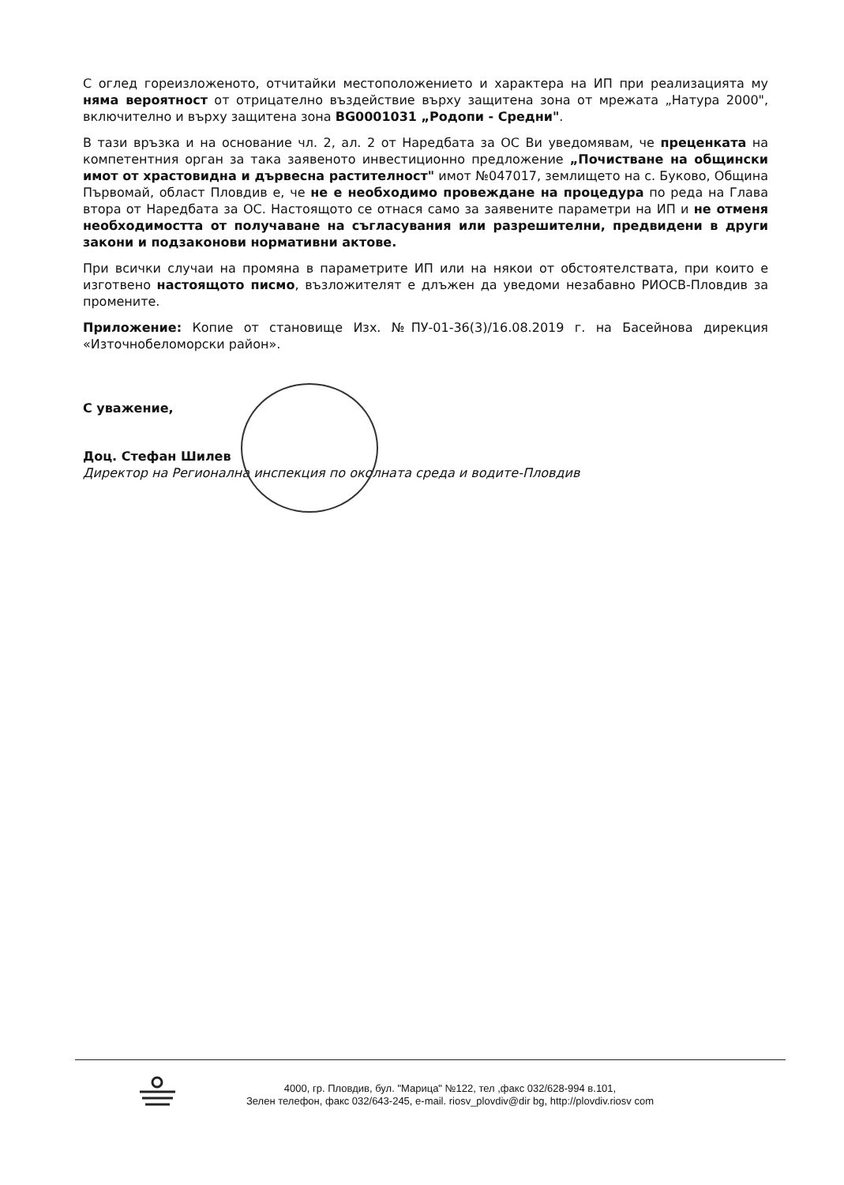С оглед гореизложеното, отчитайки местоположението и характера на ИП при реализацията му няма вероятност от отрицателно въздействие върху защитена зона от мрежата „Натура 2000", включително и върху защитена зона BG0001031 „Родопи - Средни".
В тази връзка и на основание чл. 2, ал. 2 от Наредбата за ОС Ви уведомявам, че преценката на компетентния орган за така заявеното инвестиционно предложение „Почистване на общински имот от храстовидна и дървесна растителност" имот №047017, землището на с. Буково, Община Първомай, област Пловдив е, че не е необходимо провеждане на процедура по реда на Глава втора от Наредбата за ОС. Настоящото се отнася само за заявените параметри на ИП и не отменя необходимостта от получаване на съгласувания или разрешителни, предвидени в други закони и подзаконови нормативни актове.
При всички случаи на промяна в параметрите ИП или на някои от обстоятелствата, при които е изготвено настоящото писмо, възложителят е длъжен да уведоми незабавно РИОСВ-Пловдив за промените.
Приложение: Копие от становище Изх. №ПУ-01-36(3)/16.08.2019 г. на Басейнова дирекция «Източнобеломорски район».
С уважение,
Доц. Стефан Шилев
Директор на Регионална инспекция по околната среда и водите-Пловдив
4000, гр. Пловдив, бул. "Марица" №122, тел ,факс 032/628-994 в.101,
Зелен телефон, факс 032/643-245, e-mail. riosv_plovdiv@dir bg, http://plovdiv.riosv com